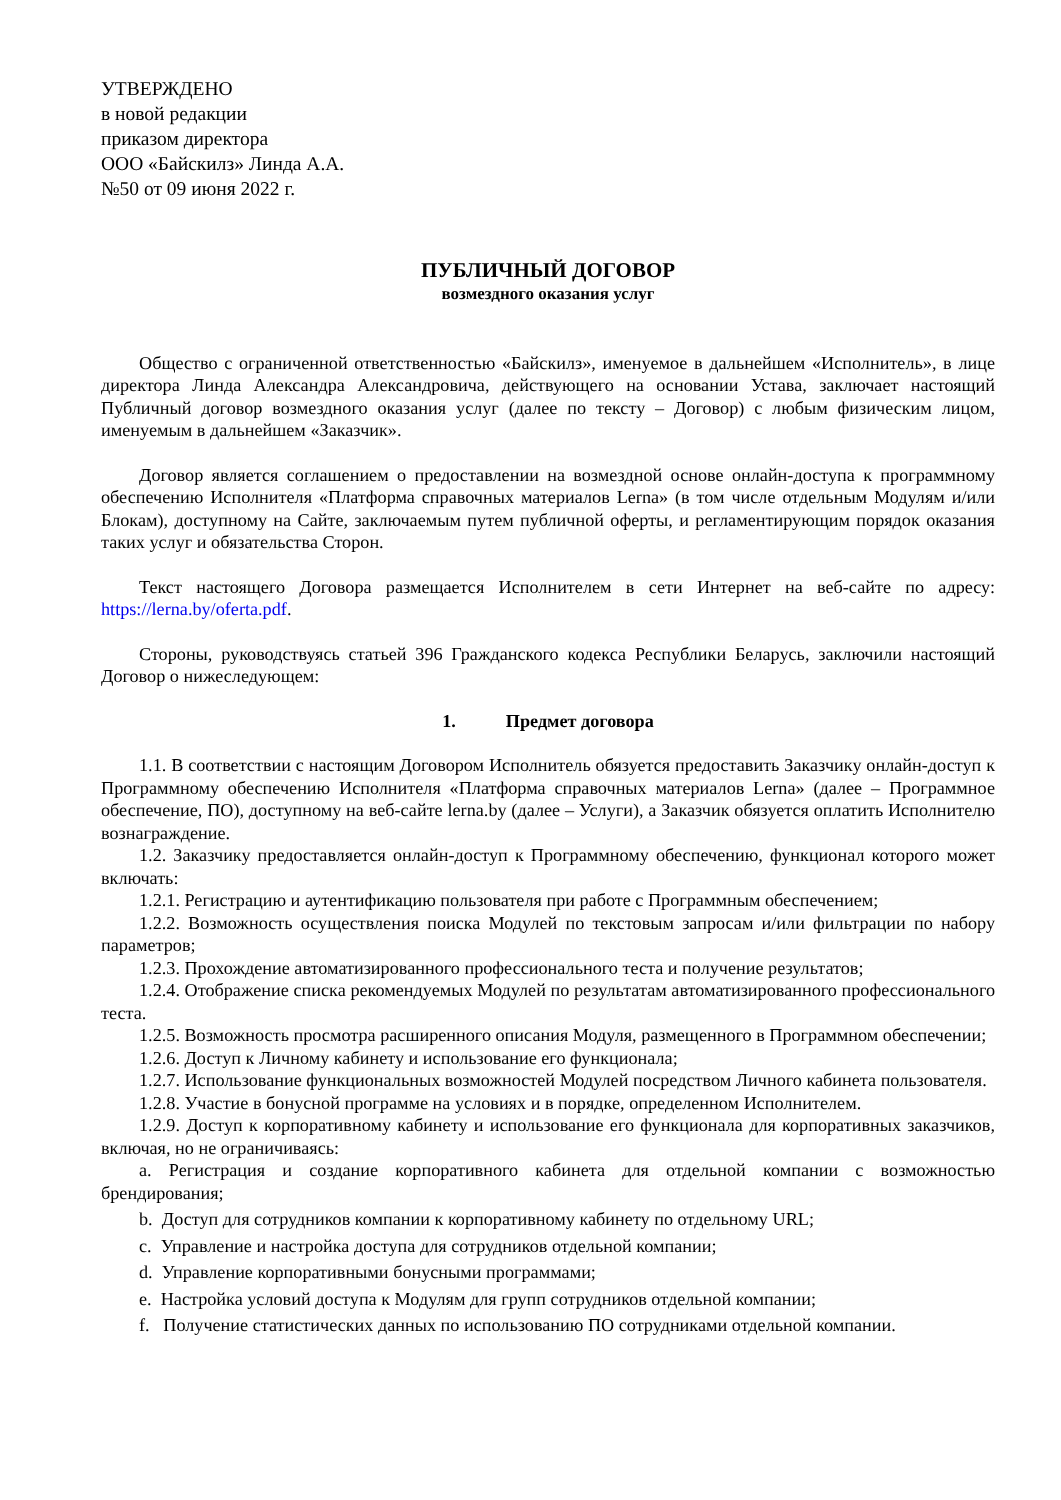УТВЕРЖДЕНО
в новой редакции
приказом директора
ООО «Байскилз» Линда А.А.
№50 от 09 июня 2022 г.
ПУБЛИЧНЫЙ ДОГОВОР
возмездного оказания услуг
Общество с ограниченной ответственностью «Байскилз», именуемое в дальнейшем «Исполнитель», в лице директора Линда Александра Александровича, действующего на основании Устава, заключает настоящий Публичный договор возмездного оказания услуг (далее по тексту – Договор) с любым физическим лицом, именуемым в дальнейшем «Заказчик».
Договор является соглашением о предоставлении на возмездной основе онлайн-доступа к программному обеспечению Исполнителя «Платформа справочных материалов Lerna» (в том числе отдельным Модулям и/или Блокам), доступному на Сайте, заключаемым путем публичной оферты, и регламентирующим порядок оказания таких услуг и обязательства Сторон.
Текст настоящего Договора размещается Исполнителем в сети Интернет на веб-сайте по адресу: https://lerna.by/oferta.pdf.
Стороны, руководствуясь статьей 396 Гражданского кодекса Республики Беларусь, заключили настоящий Договор о нижеследующем:
1. Предмет договора
1.1. В соответствии с настоящим Договором Исполнитель обязуется предоставить Заказчику онлайн-доступ к Программному обеспечению Исполнителя «Платформа справочных материалов Lerna» (далее – Программное обеспечение, ПО), доступному на веб-сайте lerna.by (далее – Услуги), а Заказчик обязуется оплатить Исполнителю вознаграждение.
1.2. Заказчику предоставляется онлайн-доступ к Программному обеспечению, функционал которого может включать:
1.2.1. Регистрацию и аутентификацию пользователя при работе с Программным обеспечением;
1.2.2. Возможность осуществления поиска Модулей по текстовым запросам и/или фильтрации по набору параметров;
1.2.3. Прохождение автоматизированного профессионального теста и получение результатов;
1.2.4. Отображение списка рекомендуемых Модулей по результатам автоматизированного профессионального теста.
1.2.5. Возможность просмотра расширенного описания Модуля, размещенного в Программном обеспечении;
1.2.6. Доступ к Личному кабинету и использование его функционала;
1.2.7. Использование функциональных возможностей Модулей посредством Личного кабинета пользователя.
1.2.8. Участие в бонусной программе на условиях и в порядке, определенном Исполнителем.
1.2.9. Доступ к корпоративному кабинету и использование его функционала для корпоративных заказчиков, включая, но не ограничиваясь:
a. Регистрация и создание корпоративного кабинета для отдельной компании с возможностью брендирования;
b. Доступ для сотрудников компании к корпоративному кабинету по отдельному URL;
c. Управление и настройка доступа для сотрудников отдельной компании;
d. Управление корпоративными бонусными программами;
e. Настройка условий доступа к Модулям для групп сотрудников отдельной компании;
f. Получение статистических данных по использованию ПО сотрудниками отдельной компании.